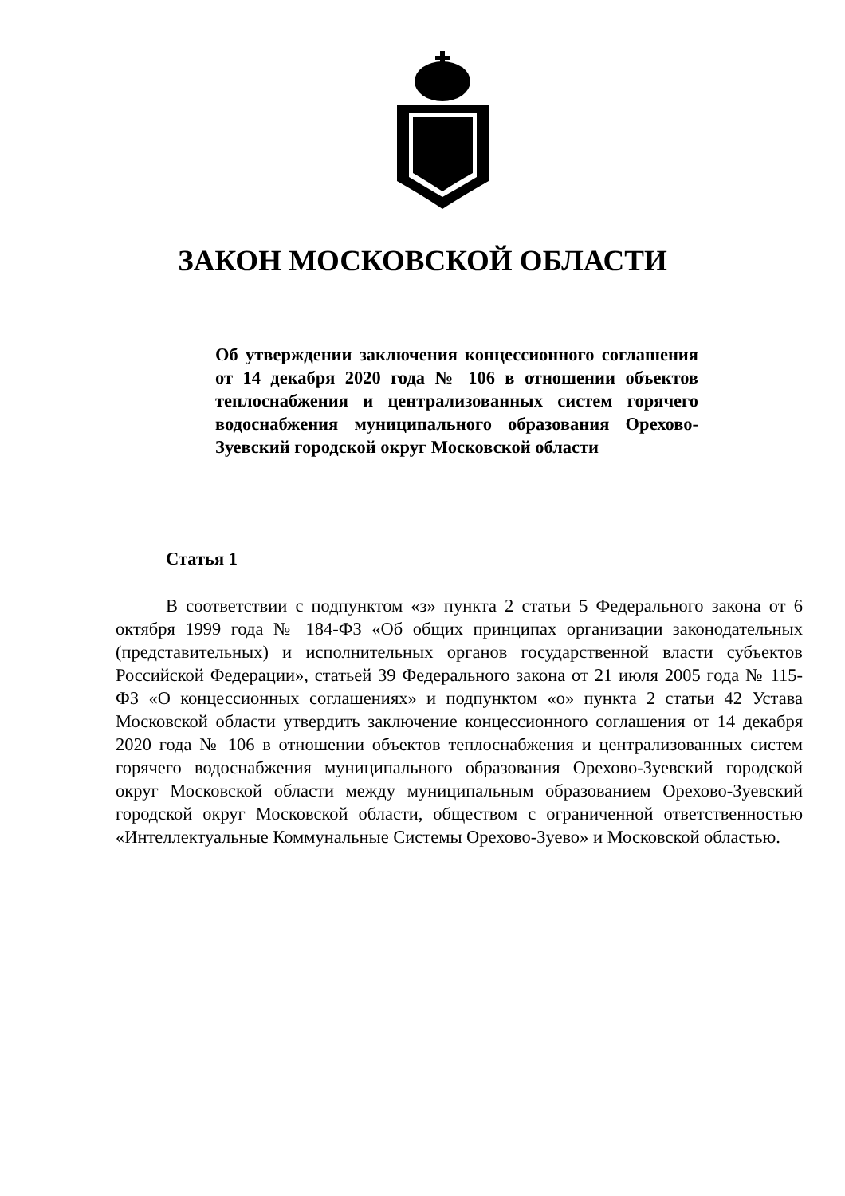ЗАКОН МОСКОВСКОЙ ОБЛАСТИ
Об утверждении заключения концессионного соглашения от 14 декабря 2020 года № 106 в отношении объектов теплоснабжения и централизованных систем горячего водоснабжения муниципального образования Орехово-Зуевский городской округ Московской области
Статья 1
В соответствии с подпунктом «з» пункта 2 статьи 5 Федерального закона от 6 октября 1999 года № 184-ФЗ «Об общих принципах организации законодательных (представительных) и исполнительных органов государственной власти субъектов Российской Федерации», статьей 39 Федерального закона от 21 июля 2005 года № 115-ФЗ «О концессионных соглашениях» и подпунктом «о» пункта 2 статьи 42 Устава Московской области утвердить заключение концессионного соглашения от 14 декабря 2020 года № 106 в отношении объектов теплоснабжения и централизованных систем горячего водоснабжения муниципального образования Орехово-Зуевский городской округ Московской области между муниципальным образованием Орехово-Зуевский городской округ Московской области, обществом с ограниченной ответственностью «Интеллектуальные Коммунальные Системы Орехово-Зуево» и Московской областью.